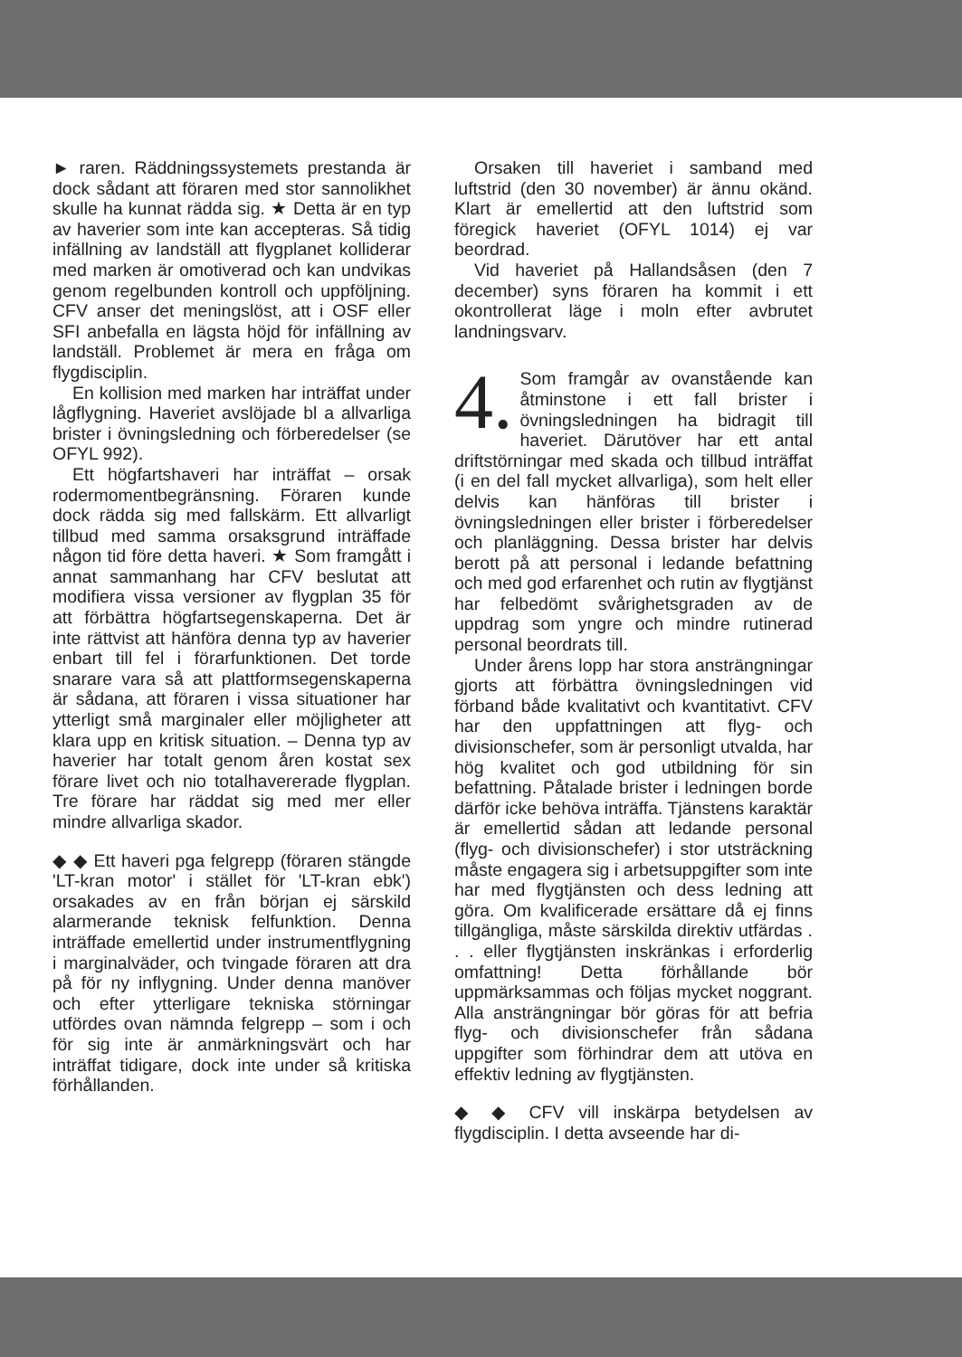► raren. Räddningssystemets prestanda är dock sådant att föraren med stor sannolikhet skulle ha kunnat rädda sig. ★ Detta är en typ av haverier som inte kan accepteras. Så tidig infällning av landställ att flygplanet kolliderar med marken är omotiverad och kan undvikas genom regelbunden kontroll och uppföljning. CFV anser det meningslöst, att i OSF eller SFI anbefalla en lägsta höjd för infällning av landställ. Problemet är mera en fråga om flygdisciplin.
En kollision med marken har inträffat under lågflygning. Haveriet avslöjade bl a allvarliga brister i övningsledning och förberedelser (se OFYL 992).
Ett högfartshaveri har inträffat – orsak rodermomentbegränsning. Föraren kunde dock rädda sig med fallskärm. Ett allvarligt tillbud med samma orsaksgrund inträffade någon tid före detta haveri. ★ Som framgått i annat sammanhang har CFV beslutat att modifiera vissa versioner av flygplan 35 för att förbättra högfartsegenskaperna. Det är inte rättvist att hänföra denna typ av haverier enbart till fel i förarfunktionen. Det torde snarare vara så att plattformsegenskaperna är sådana, att föraren i vissa situationer har ytterligt små marginaler eller möjligheter att klara upp en kritisk situation. – Denna typ av haverier har totalt genom åren kostat sex förare livet och nio totalhavererade flygplan. Tre förare har räddat sig med mer eller mindre allvarliga skador.
◆ ◆ Ett haveri pga felgrepp (föraren stängde 'LT-kran motor' i stället för 'LT-kran ebk') orsakades av en från början ej särskild alarmerande teknisk felfunktion. Denna inträffade emellertid under instrumentflygning i marginalväder, och tvingade föraren att dra på för ny inflygning. Under denna manöver och efter ytterligare tekniska störningar utfördes ovan nämnda felgrepp – som i och för sig inte är anmärkningsvärt och har inträffat tidigare, dock inte under så kritiska förhållanden.
Orsaken till haveriet i samband med luftstrid (den 30 november) är ännu okänd. Klart är emellertid att den luftstrid som föregick haveriet (OFYL 1014) ej var beordrad.
Vid haveriet på Hallandsåsen (den 7 december) syns föraren ha kommit i ett okontrollerat läge i moln efter avbrutet landningsvarv.
4. Som framgår av ovanstående kan åtminstone i ett fall brister i övningsledningen ha bidragit till haveriet. Därutöver har ett antal driftstörningar med skada och tillbud inträffat (i en del fall mycket allvarliga), som helt eller delvis kan hänföras till brister i övningsledningen eller brister i förberedelser och planläggning. Dessa brister har delvis berott på att personal i ledande befattning och med god erfarenhet och rutin av flygtjänst har felbedömt svårighetsgraden av de uppdrag som yngre och mindre rutinerad personal beordrats till.
Under årens lopp har stora ansträngningar gjorts att förbättra övningsledningen vid förband både kvalitativt och kvantitativt. CFV har den uppfattningen att flyg- och divisionschefer, som är personligt utvalda, har hög kvalitet och god utbildning för sin befattning. Påtalade brister i ledningen borde därför icke behöva inträffa. Tjänstens karaktär är emellertid sådan att ledande personal (flyg- och divisionschefer) i stor utsträckning måste engagera sig i arbetsuppgifter som inte har med flygtjänsten och dess ledning att göra. Om kvalificerade ersättare då ej finns tillgängliga, måste särskilda direktiv utfärdas . . . eller flygtjänsten inskränkas i erforderlig omfattning! Detta förhållande bör uppmärksammas och följas mycket noggrant. Alla ansträngningar bör göras för att befria flyg- och divisionschefer från sådana uppgifter som förhindrar dem att utöva en effektiv ledning av flygtjänsten.
◆ ◆ CFV vill inskärpa betydelsen av flygdisciplin. I detta avseende har di-